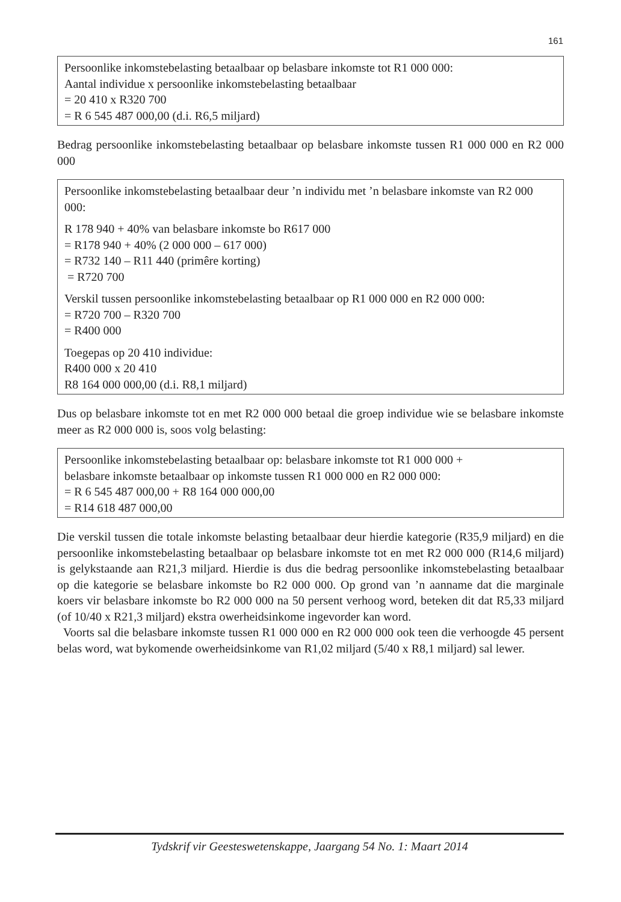161
Persoonlike inkomstebelasting betaalbaar op belasbare inkomste tot R1 000 000:
Aantal individue x persoonlike inkomstebelasting betaalbaar
= 20 410 x R320 700
= R 6 545 487 000,00 (d.i. R6,5 miljard)
Bedrag persoonlike inkomstebelasting betaalbaar op belasbare inkomste tussen R1 000 000 en R2 000 000
Persoonlike inkomstebelasting betaalbaar deur ’n individu met ’n belasbare inkomste van R2 000 000:
R 178 940 + 40% van belasbare inkomste bo R617 000
= R178 940 + 40% (2 000 000 – 617 000)
= R732 140 – R11 440 (primêre korting)
= R720 700
Verskil tussen persoonlike inkomstebelasting betaalbaar op R1 000 000 en R2 000 000:
= R720 700 – R320 700
= R400 000
Toegepas op 20 410 individue:
R400 000 x 20 410
R8 164 000 000,00 (d.i. R8,1 miljard)
Dus op belasbare inkomste tot en met R2 000 000 betaal die groep individue wie se belasbare inkomste meer as R2 000 000 is, soos volg belasting:
Persoonlike inkomstebelasting betaalbaar op: belasbare inkomste tot R1 000 000 +
belasbare inkomste betaalbaar op inkomste tussen R1 000 000 en R2 000 000:
= R 6 545 487 000,00 + R8 164 000 000,00
= R14 618 487 000,00
Die verskil tussen die totale inkomste belasting betaalbaar deur hierdie kategorie (R35,9 miljard) en die persoonlike inkomstebelasting betaalbaar op belasbare inkomste tot en met R2 000 000 (R14,6 miljard) is gelykstaande aan R21,3 miljard. Hierdie is dus die bedrag persoonlike inkomstebelasting betaalbaar op die kategorie se belasbare inkomste bo R2 000 000. Op grond van ’n aanname dat die marginale koers vir belasbare inkomste bo R2 000 000 na 50 persent verhoog word, beteken dit dat R5,33 miljard (of 10/40 x R21,3 miljard) ekstra owerheidsinkome ingevorder kan word.
Voorts sal die belasbare inkomste tussen R1 000 000 en R2 000 000 ook teen die verhoogde 45 persent belas word, wat bykomende owerheidsinkome van R1,02 miljard (5/40 x R8,1 miljard) sal lewer.
Tydskrif vir Geesteswetenskappe, Jaargang 54 No. 1: Maart 2014